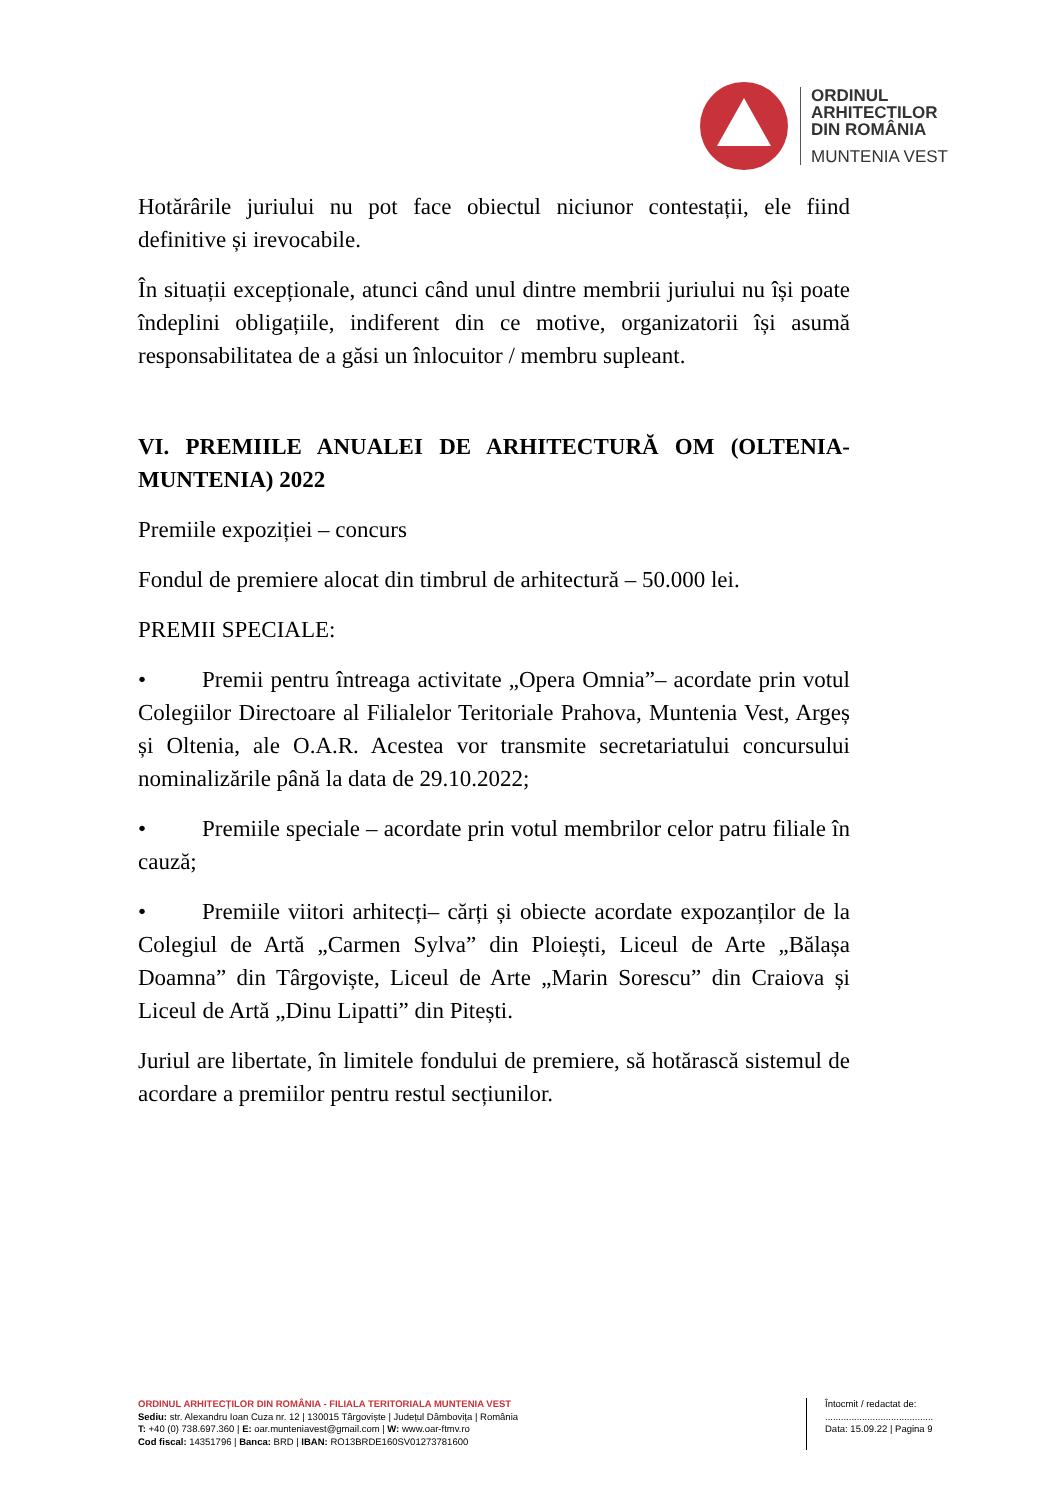ORDINUL
ARHITECTILOR
DIN ROMÂNIA
MUNTENIA VEST
Hotărârile juriului nu pot face obiectul niciunor contestații, ele fiind definitive și irevocabile.
În situații excepționale, atunci când unul dintre membrii juriului nu își poate îndeplini obligațiile, indiferent din ce motive, organizatorii își asumă responsabilitatea de a găsi un înlocuitor / membru supleant.
VI. PREMIILE ANUALEI DE ARHITECTURĂ OM (OLTENIA-MUNTENIA) 2022
Premiile expoziției – concurs
Fondul de premiere alocat din timbrul de arhitectură – 50.000 lei.
PREMII SPECIALE:
• Premii pentru întreaga activitate „Opera Omnia”– acordate prin votul Colegiilor Directoare al Filialelor Teritoriale Prahova, Muntenia Vest, Argeș și Oltenia, ale O.A.R. Acestea vor transmite secretariatului concursului nominalizările până la data de 29.10.2022;
• Premiile speciale – acordate prin votul membrilor celor patru filiale în cauză;
• Premiile viitori arhitecți– cărți și obiecte acordate expozanților de la Colegiul de Artă „Carmen Sylva” din Ploiești, Liceul de Arte „Bălașa Doamna” din Târgoviște, Liceul de Arte „Marin Sorescu” din Craiova și Liceul de Artă „Dinu Lipatti” din Pitești.
Juriul are libertate, în limitele fondului de premiere, să hotărască sistemul de acordare a premiilor pentru restul secțiunilor.
ORDINUL ARHITECȚILOR DIN ROMÂNIA - FILIALA TERITORIALA MUNTENIA VEST
Sediu: str. Alexandru Ioan Cuza nr. 12 | 130015 Târgoviște | Județul Dâmbovița | România
T: +40 (0) 738.697.360 | E: oar.munteniavest@gmail.com | W: www.oar-ftmv.ro
Cod fiscal: 14351796 | Banca: BRD | IBAN: RO13BRDE160SV01273781600
Întocmit / redactat de:
.........................................
Data: 15.09.22 | Pagina 9